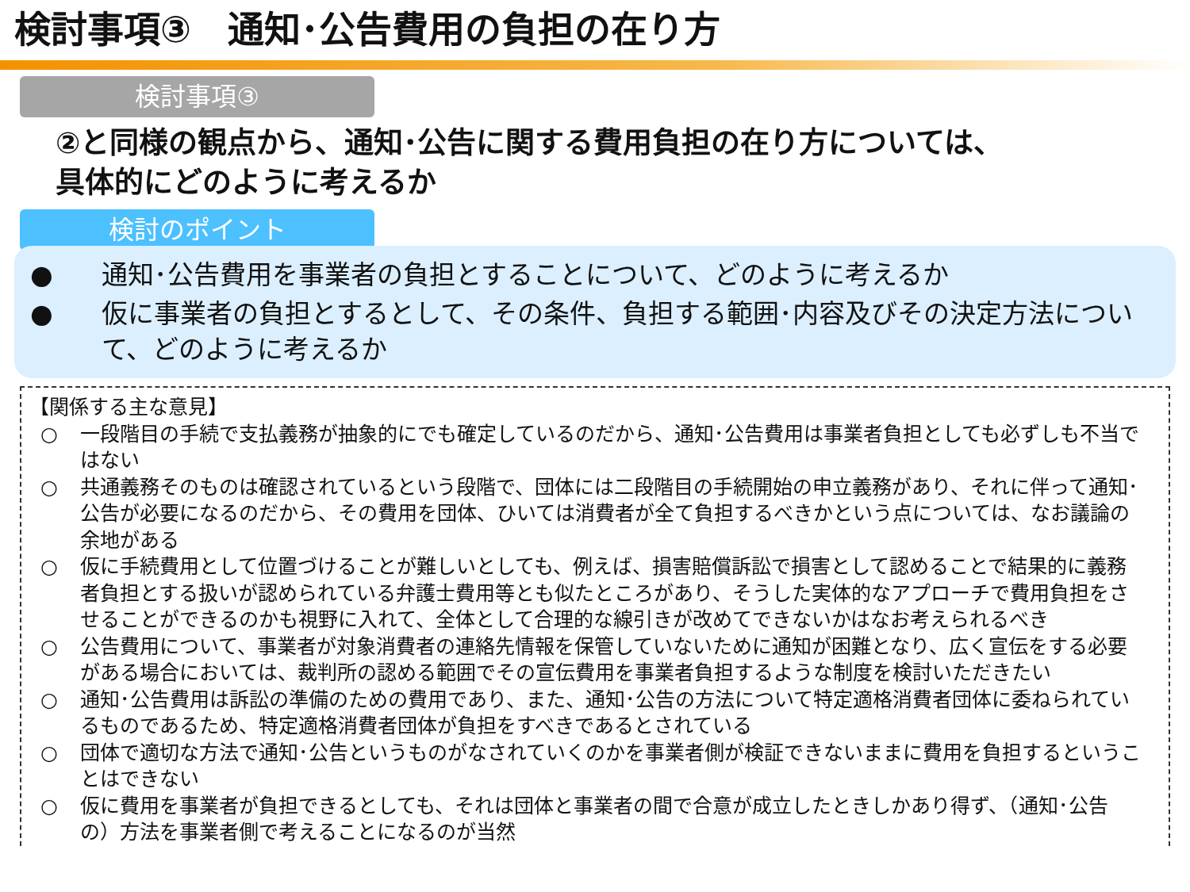検討事項③　通知･公告費用の負担の在り方
検討事項③
②と同様の観点から、通知･公告に関する費用負担の在り方については、
具体的にどのように考えるか
検討のポイント
● 通知･公告費用を事業者の負担とすることについて、どのように考えるか
● 仮に事業者の負担とするとして、その条件、負担する範囲･内容及びその決定方法について、どのように考えるか
【関係する主な意見】
○ 一段階目の手続で支払義務が抽象的にでも確定しているのだから、通知･公告費用は事業者負担としても必ずしも不当ではない
○ 共通義務そのものは確認されているという段階で、団体には二段階目の手続開始の申立義務があり、それに伴って通知･公告が必要になるのだから、その費用を団体、ひいては消費者が全て負担するべきかという点については、なお議論の余地がある
○ 仮に手続費用として位置づけることが難しいとしても、例えば、損害賠償訴訟で損害として認めることで結果的に義務者負担とする扱いが認められている弁護士費用等とも似たところがあり、そうした実体的なアプローチで費用負担をさせることができるのかも視野に入れて、全体として合理的な線引きが改めてできないかはなお考えられるべき
○ 公告費用について、事業者が対象消費者の連絡先情報を保管していないために通知が困難となり、広く宣伝をする必要がある場合においては、裁判所の認める範囲でその宣伝費用を事業者負担するような制度を検討いただきたい
○ 通知･公告費用は訴訟の準備のための費用であり、また、通知･公告の方法について特定適格消費者団体に委ねられているものであるため、特定適格消費者団体が負担をすべきであるとされている
○ 団体で適切な方法で通知･公告というものがなされていくのかを事業者側が検証できないままに費用を負担するということはできない
○ 仮に費用を事業者が負担できるとしても、それは団体と事業者の間で合意が成立したときしかあり得ず、（通知･公告の）方法を事業者側で考えることになるのが当然